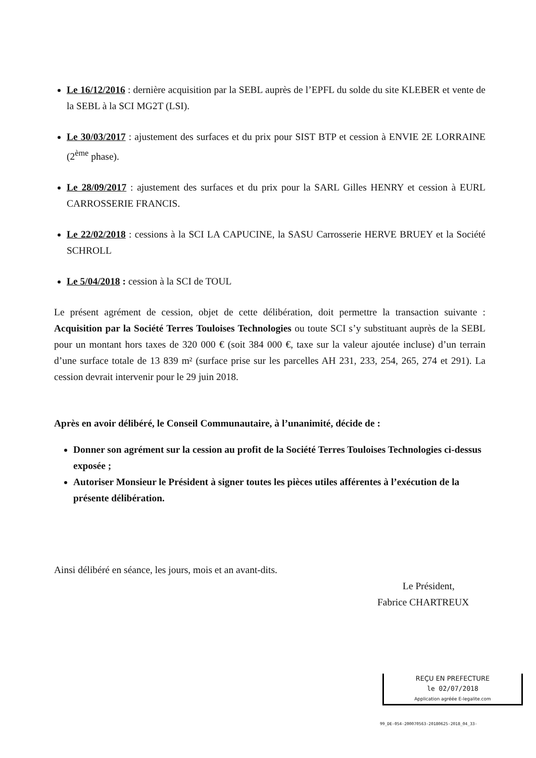Le 16/12/2016 : dernière acquisition par la SEBL auprès de l’EPFL du solde du site KLEBER et vente de la SEBL à la SCI MG2T (LSI).
Le 30/03/2017 : ajustement des surfaces et du prix pour SIST BTP et cession à ENVIE 2E LORRAINE (2<sup>ème</sup> phase).
Le 28/09/2017 : ajustement des surfaces et du prix pour la SARL Gilles HENRY et cession à EURL CARROSSERIE FRANCIS.
Le 22/02/2018 : cessions à la SCI LA CAPUCINE, la SASU Carrosserie HERVE BRUEY et la Société SCHROLL
Le 5/04/2018 : cession à la SCI de TOUL
Le présent agrément de cession, objet de cette délibération, doit permettre la transaction suivante : Acquisition par la Société Terres Touloises Technologies ou toute SCI s’y substituant auprès de la SEBL pour un montant hors taxes de 320 000 € (soit 384 000 €, taxe sur la valeur ajoutée incluse) d’un terrain d’une surface totale de 13 839 m² (surface prise sur les parcelles AH 231, 233, 254, 265, 274 et 291). La cession devrait intervenir pour le 29 juin 2018.
Après en avoir délibéré, le Conseil Communautaire, à l’unanimité, décide de :
Donner son agrément sur la cession au profit de la Société Terres Touloises Technologies ci-dessus exposée ;
Autoriser Monsieur le Président à signer toutes les pièces utiles afférentes à l’exécution de la présente délibération.
Ainsi délibéré en séance, les jours, mois et an avant-dits.
Le Président,
Fabrice CHARTREUX
REÇU EN PREFECTURE
le 02/07/2018
Application agréée E-legalite.com
99_DE-054-200070563-20180625-2018_04_33-